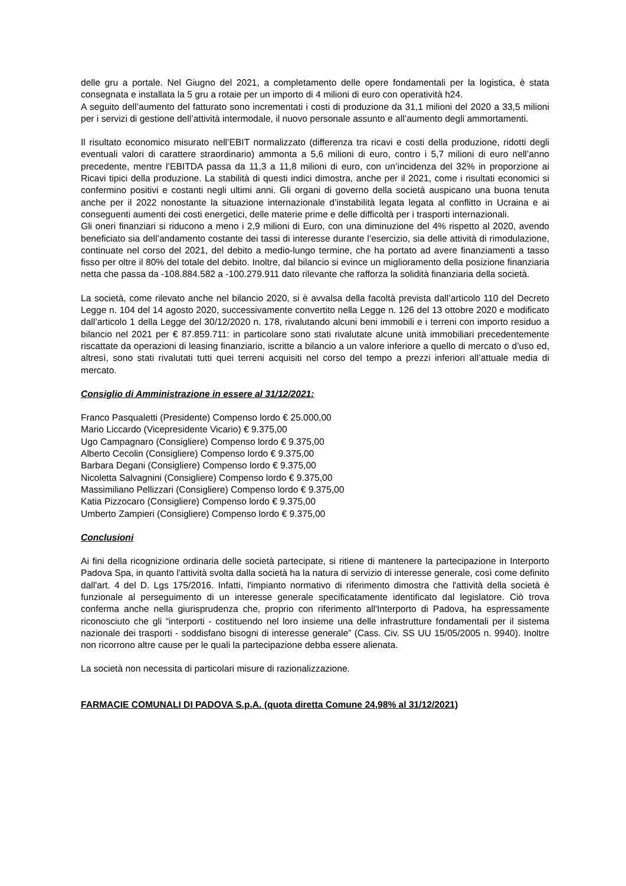delle gru a portale. Nel Giugno del 2021, a completamento delle opere fondamentali per la logistica, è stata consegnata e installata la 5 gru a rotaie per un importo di 4 milioni di euro con operatività h24.
A seguito dell’aumento del fatturato sono incrementati i costi di produzione da 31,1 milioni del 2020 a 33,5 milioni per i servizi di gestione dell’attività intermodale, il nuovo personale assunto e all’aumento degli ammortamenti.
Il risultato economico misurato nell’EBIT normalizzato (differenza tra ricavi e costi della produzione, ridotti degli eventuali valori di carattere straordinario) ammonta a 5,6 milioni di euro, contro i 5,7 milioni di euro nell’anno precedente, mentre l’EBITDA passa da 11,3 a 11,8 milioni di euro, con un’incidenza del 32% in proporzione ai Ricavi tipici della produzione. La stabilità di questi indici dimostra, anche per il 2021, come i risultati economici si confermino positivi e costanti negli ultimi anni. Gli organi di governo della società auspicano una buona tenuta anche per il 2022 nonostante la situazione internazionale d’instabilità legata legata al conflitto in Ucraina e ai conseguenti aumenti dei costi energetici, delle materie prime e delle difficoltà per i trasporti internazionali.
Gli oneri finanziari si riducono a meno i 2,9 milioni di Euro, con una diminuzione del 4% rispetto al 2020, avendo beneficiato sia dell’andamento costante dei tassi di interesse durante l’esercizio, sia delle attività di rimodulazione, continuate nel corso del 2021, del debito a medio-lungo termine, che ha portato ad avere finanziamenti a tasso fisso per oltre il 80% del totale del debito. Inoltre, dal bilancio si evince un miglioramento della posizione finanziaria netta che passa da -108.884.582 a -100.279.911 dato rilevante che rafforza la solidità finanziaria della società.
La società, come rilevato anche nel bilancio 2020, si è avvalsa della facoltà prevista dall’articolo 110 del Decreto Legge n. 104 del 14 agosto 2020, successivamente convertito nella Legge n. 126 del 13 ottobre 2020 e modificato dall’articolo 1 della Legge del 30/12/2020 n. 178, rivalutando alcuni beni immobili e i terreni con importo residuo a bilancio nel 2021 per € 87.859.711: in particolare sono stati rivalutate alcune unità immobiliari precedentemente riscattate da operazioni di leasing finanziario, iscritte a bilancio a un valore inferiore a quello di mercato o d’uso ed, altresì, sono stati rivalutati tutti quei terreni acquisiti nel corso del tempo a prezzi inferiori all’attuale media di mercato.
Consiglio di Amministrazione in essere al 31/12/2021:
Franco Pasqualetti (Presidente) Compenso lordo € 25.000,00
Mario Liccardo (Vicepresidente Vicario) € 9.375,00
Ugo Campagnaro (Consigliere) Compenso lordo € 9.375,00
Alberto Cecolin (Consigliere) Compenso lordo € 9.375,00
Barbara Degani (Consigliere) Compenso lordo € 9.375,00
Nicoletta Salvagnini (Consigliere) Compenso lordo € 9.375,00
Massimiliano Pellizzari (Consigliere) Compenso lordo € 9.375,00
Katia Pizzocaro (Consigliere) Compenso lordo € 9.375,00
Umberto Zampieri (Consigliere) Compenso lordo € 9.375,00
Conclusioni
Ai fini della ricognizione ordinaria delle società partecipate, si ritiene di mantenere la partecipazione in Interporto Padova Spa, in quanto l'attività svolta dalla società ha la natura di servizio di interesse generale, così come definito dall'art. 4 del D. Lgs 175/2016. Infatti, l'impianto normativo di riferimento dimostra che l'attività della società è funzionale al perseguimento di un interesse generale specificatamente identificato dal legislatore. Ciò trova conferma anche nella giurisprudenza che, proprio con riferimento all'Interporto di Padova, ha espressamente riconosciuto che gli “interporti - costituendo nel loro insieme una delle infrastrutture fondamentali per il sistema nazionale dei trasporti - soddisfano bisogni di interesse generale” (Cass. Civ. SS UU 15/05/2005 n. 9940). Inoltre non ricorrono altre cause per le quali la partecipazione debba essere alienata.
La società non necessita di particolari misure di razionalizzazione.
FARMACIE COMUNALI DI PADOVA S.p.A. (quota diretta Comune 24,98% al 31/12/2021)